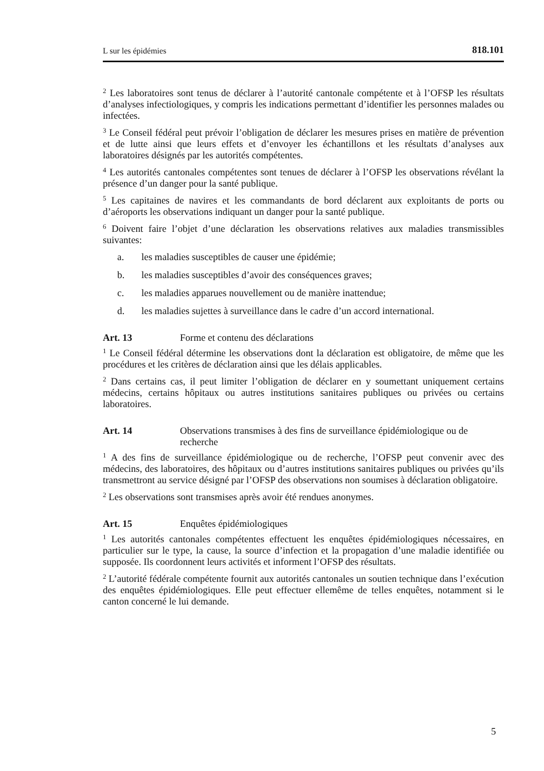L sur les épidémies 818.101
<sup>2</sup> Les laboratoires sont tenus de déclarer à l’autorité cantonale compétente et à l’OFSP les résultats d’analyses infectiologiques, y compris les indications permettant d’identifier les personnes malades ou infectées.
<sup>3</sup> Le Conseil fédéral peut prévoir l’obligation de déclarer les mesures prises en matière de prévention et de lutte ainsi que leurs effets et d’envoyer les échantillons et les résultats d’analyses aux laboratoires désignés par les autorités compétentes.
<sup>4</sup> Les autorités cantonales compétentes sont tenues de déclarer à l’OFSP les observations révélant la présence d’un danger pour la santé publique.
<sup>5</sup> Les capitaines de navires et les commandants de bord déclarent aux exploitants de ports ou d’aéroports les observations indiquant un danger pour la santé publique.
<sup>6</sup> Doivent faire l’objet d’une déclaration les observations relatives aux maladies transmissibles suivantes:
a. les maladies susceptibles de causer une épidémie;
b. les maladies susceptibles d’avoir des conséquences graves;
c. les maladies apparues nouvellement ou de manière inattendue;
d. les maladies sujettes à surveillance dans le cadre d’un accord international.
Art. 13 Forme et contenu des déclarations
<sup>1</sup> Le Conseil fédéral détermine les observations dont la déclaration est obligatoire, de même que les procédures et les critères de déclaration ainsi que les délais applicables.
<sup>2</sup> Dans certains cas, il peut limiter l’obligation de déclarer en y soumettant uniquement certains médecins, certains hôpitaux ou autres institutions sanitaires publiques ou privées ou certains laboratoires.
Art. 14 Observations transmises à des fins de surveillance épidémiologique ou de recherche
<sup>1</sup> A des fins de surveillance épidémiologique ou de recherche, l’OFSP peut convenir avec des médecins, des laboratoires, des hôpitaux ou d’autres institutions sanitaires publiques ou privées qu’ils transmettront au service désigné par l’OFSP des observations non soumises à déclaration obligatoire.
<sup>2</sup> Les observations sont transmises après avoir été rendues anonymes.
Art. 15 Enquêtes épidémiologiques
<sup>1</sup> Les autorités cantonales compétentes effectuent les enquêtes épidémiologiques nécessaires, en particulier sur le type, la cause, la source d’infection et la propagation d’une maladie identifiée ou supposée. Ils coordonnent leurs activités et informent l’OFSP des résultats.
<sup>2</sup> L’autorité fédérale compétente fournit aux autorités cantonales un soutien technique dans l’exécution des enquêtes épidémiologiques. Elle peut effectuer ellemême de telles enquêtes, notamment si le canton concerné le lui demande.
5